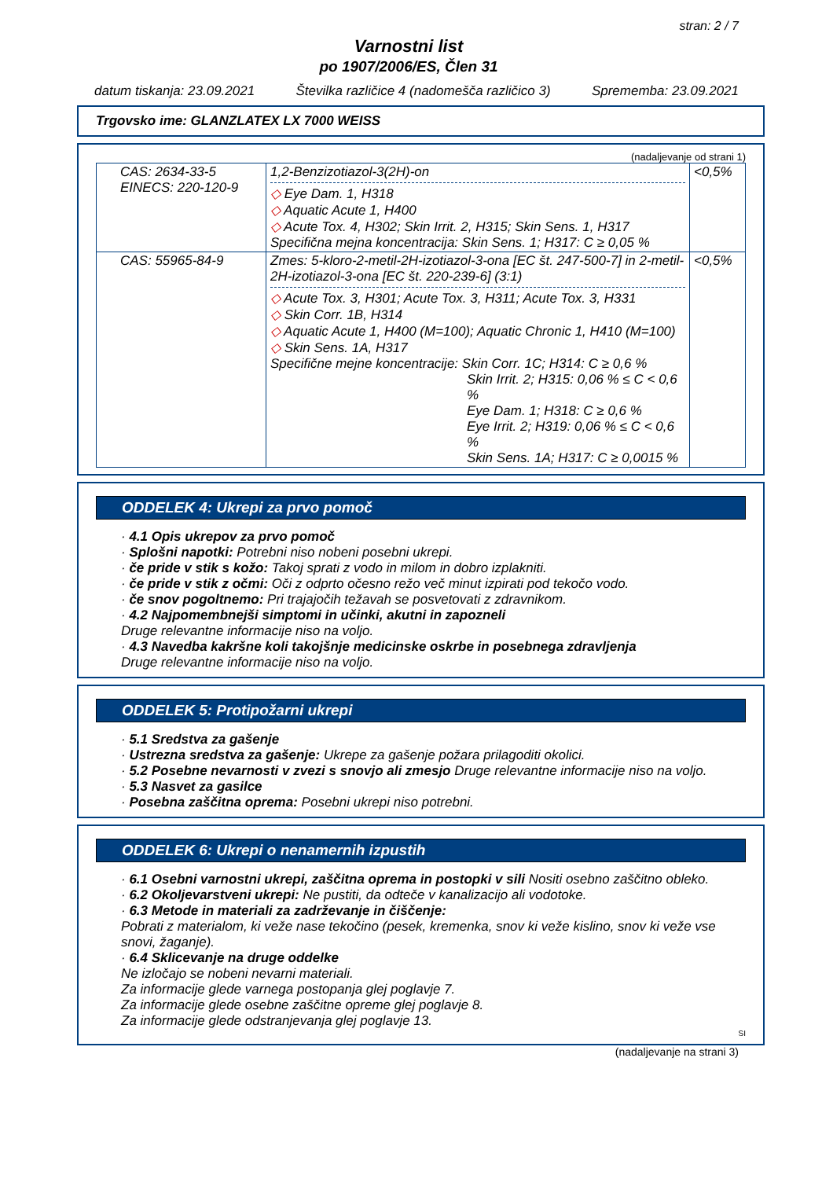stran: 2 / 7
Varnostni list
po 1907/2006/ES, Člen 31
datum tiskanja: 23.09.2021 Številka različice 4 (nadomešča različico 3) Sprememba: 23.09.2021
Trgovsko ime: GLANZLATEX LX 7000 WEISS
(nadaljevanje od strani 1)
| CAS: 2634-33-5 EINECS: 220-120-9 | 1,2-Benzizotiazol-3(2H)-on ◇ Eye Dam. 1, H318 ◇ Aquatic Acute 1, H400 ◇ Acute Tox. 4, H302; Skin Irrit. 2, H315; Skin Sens. 1, H317 Specifična mejna koncentracija: Skin Sens. 1; H317: C ≥ 0,05 % | <0,5% |
| CAS: 55965-84-9 | Zmes: 5-kloro-2-metil-2H-izotiazol-3-ona [EC št. 247-500-7] in 2-metil-2H-izotiazol-3-ona [EC št. 220-239-6] (3:1) ◇ Acute Tox. 3, H301; Acute Tox. 3, H311; Acute Tox. 3, H331 ◇ Skin Corr. 1B, H314 ◇ Aquatic Acute 1, H400 (M=100); Aquatic Chronic 1, H410 (M=100) ◇ Skin Sens. 1A, H317 Specifične mejne koncentracije: Skin Corr. 1C; H314: C ≥ 0,6 % Skin Irrit. 2; H315: 0,06 % ≤ C < 0,6 % Eye Dam. 1; H318: C ≥ 0,6 % Eye Irrit. 2; H319: 0,06 % ≤ C < 0,6 % Skin Sens. 1A; H317: C ≥ 0,0015 % | <0,5% |
ODDELEK 4: Ukrepi za prvo pomoč
· 4.1 Opis ukrepov za prvo pomoč
· Splošni napotki: Potrebni niso nobeni posebni ukrepi.
· če pride v stik s kožo: Takoj sprati z vodo in milom in dobro izplakniti.
· če pride v stik z očmi: Oči z odprto očesno režo več minut izpirati pod tekočo vodo.
· če snov pogoltnemo: Pri trajajočih težavah se posvetovati z zdravnikom.
· 4.2 Najpomembnejši simptomi in učinki, akutni in zapozneli
Druge relevantne informacije niso na voljo.
· 4.3 Navedba kakršne koli takojšnje medicinske oskrbe in posebnega zdravljenja
Druge relevantne informacije niso na voljo.
ODDELEK 5: Protipožarni ukrepi
· 5.1 Sredstva za gašenje
· Ustrezna sredstva za gašenje: Ukrepe za gašenje požara prilagoditi okolici.
· 5.2 Posebne nevarnosti v zvezi s snovjo ali zmesjo Druge relevantne informacije niso na voljo.
· 5.3 Nasvet za gasilce
· Posebna zaščitna oprema: Posebni ukrepi niso potrebni.
ODDELEK 6: Ukrepi o nenamernih izpustih
· 6.1 Osebni varnostni ukrepi, zaščitna oprema in postopki v sili Nositi osebno zaščitno obleko.
· 6.2 Okoljevarstveni ukrepi: Ne pustiti, da odteče v kanalizacijo ali vodotoke.
· 6.3 Metode in materiali za zadrževanje in čiščenje:
Pobrati z materialom, ki veže nase tekočino (pesek, kremenka, snov ki veže kislino, snov ki veže vse snovi, žaganje).
· 6.4 Sklicevanje na druge oddelke
Ne izločajo se nobeni nevarni materiali.
Za informacije glede varnega postopanja glej poglavje 7.
Za informacije glede osebne zaščitne opreme glej poglavje 8.
Za informacije glede odstranjevanja glej poglavje 13.
SI
(nadaljevanje na strani 3)